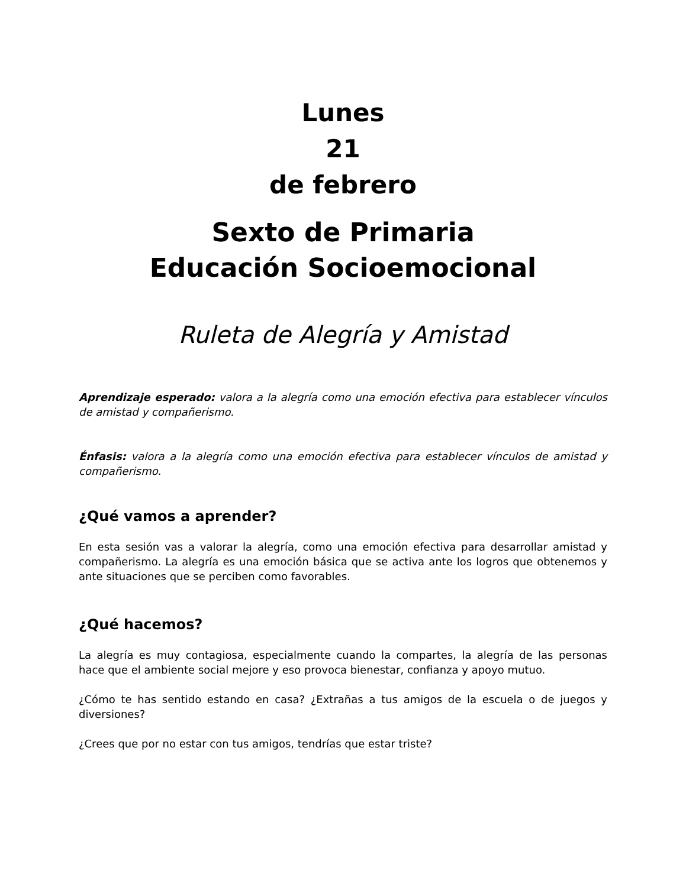Lunes
21
de febrero
Sexto de Primaria
Educación Socioemocional
Ruleta de Alegría y Amistad
Aprendizaje esperado: valora a la alegría como una emoción efectiva para establecer vínculos de amistad y compañerismo.
Énfasis: valora a la alegría como una emoción efectiva para establecer vínculos de amistad y compañerismo.
¿Qué vamos a aprender?
En esta sesión vas a valorar la alegría, como una emoción efectiva para desarrollar amistad y compañerismo. La alegría es una emoción básica que se activa ante los logros que obtenemos y ante situaciones que se perciben como favorables.
¿Qué hacemos?
La alegría es muy contagiosa, especialmente cuando la compartes, la alegría de las personas hace que el ambiente social mejore y eso provoca bienestar, confianza y apoyo mutuo.
¿Cómo te has sentido estando en casa? ¿Extrañas a tus amigos de la escuela o de juegos y diversiones?
¿Crees que por no estar con tus amigos, tendrías que estar triste?